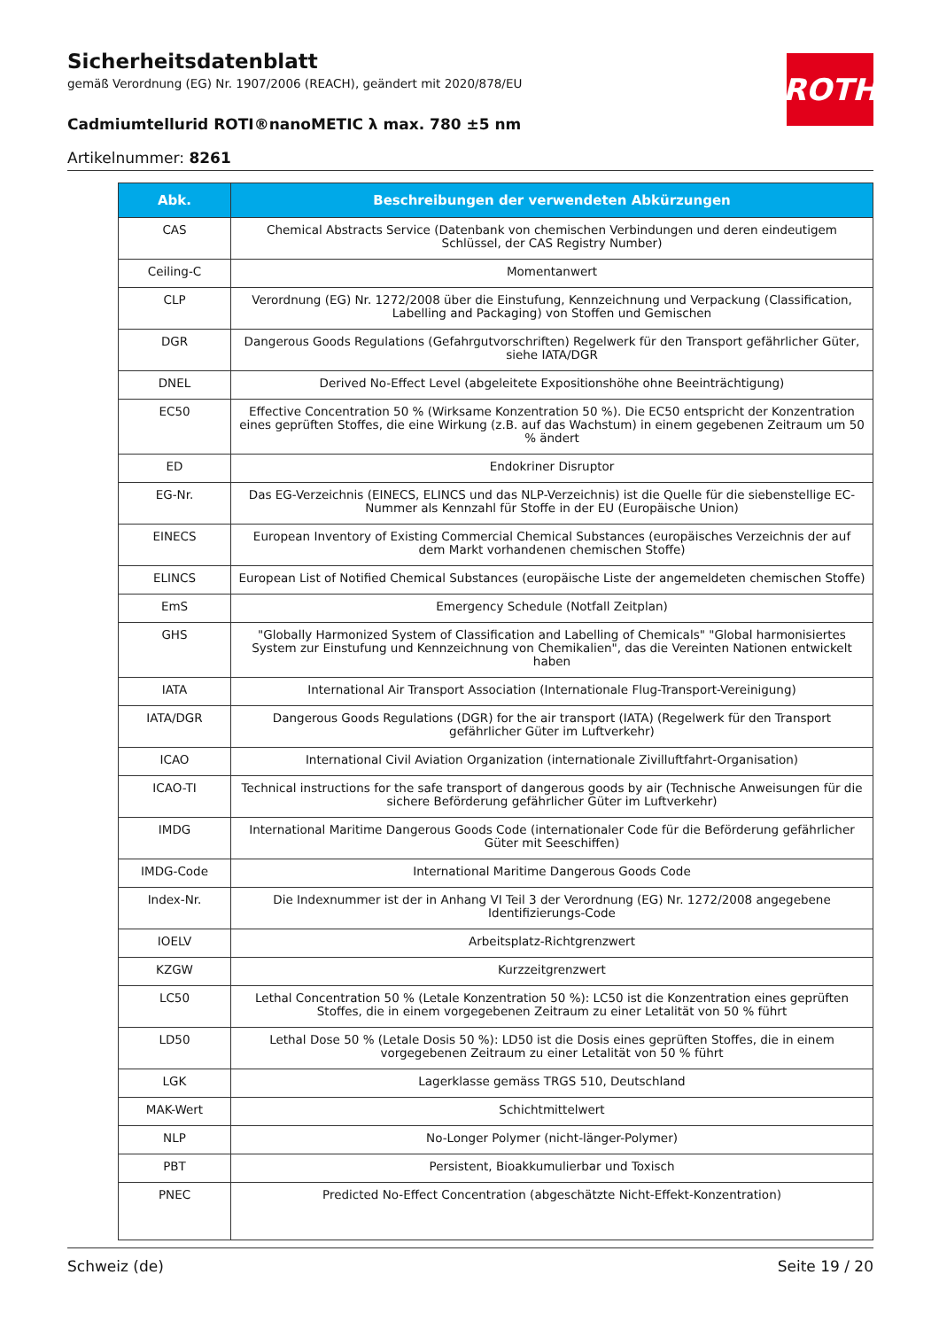Sicherheitsdatenblatt
gemäß Verordnung (EG) Nr. 1907/2006 (REACH), geändert mit 2020/878/EU
Cadmiumtellurid ROTI®nanoMETIC λ max. 780 ±5 nm
Artikelnummer: 8261
ROTH
| Abk. | Beschreibungen der verwendeten Abkürzungen |
| --- | --- |
| CAS | Chemical Abstracts Service (Datenbank von chemischen Verbindungen und deren eindeutigem Schlüssel, der CAS Registry Number) |
| Ceiling-C | Momentanwert |
| CLP | Verordnung (EG) Nr. 1272/2008 über die Einstufung, Kennzeichnung und Verpackung (Classification, Labelling and Packaging) von Stoffen und Gemischen |
| DGR | Dangerous Goods Regulations (Gefahrgutvorschriften) Regelwerk für den Transport gefährlicher Güter, siehe IATA/DGR |
| DNEL | Derived No-Effect Level (abgeleitete Expositionshöhe ohne Beeinträchtigung) |
| EC50 | Effective Concentration 50 % (Wirksame Konzentration 50 %). Die EC50 entspricht der Konzentration eines geprüften Stoffes, die eine Wirkung (z.B. auf das Wachstum) in einem gegebenen Zeitraum um 50 % ändert |
| ED | Endokriner Disruptor |
| EG-Nr. | Das EG-Verzeichnis (EINECS, ELINCS und das NLP-Verzeichnis) ist die Quelle für die siebenstellige EC-Nummer als Kennzahl für Stoffe in der EU (Europäische Union) |
| EINECS | European Inventory of Existing Commercial Chemical Substances (europäisches Verzeichnis der auf dem Markt vorhandenen chemischen Stoffe) |
| ELINCS | European List of Notified Chemical Substances (europäische Liste der angemeldeten chemischen Stoffe) |
| EmS | Emergency Schedule (Notfall Zeitplan) |
| GHS | "Globally Harmonized System of Classification and Labelling of Chemicals" "Global harmonisiertes System zur Einstufung und Kennzeichnung von Chemikalien", das die Vereinten Nationen entwickelt haben |
| IATA | International Air Transport Association (Internationale Flug-Transport-Vereinigung) |
| IATA/DGR | Dangerous Goods Regulations (DGR) for the air transport (IATA) (Regelwerk für den Transport gefährlicher Güter im Luftverkehr) |
| ICAO | International Civil Aviation Organization (internationale Zivilluftfahrt-Organisation) |
| ICAO-TI | Technical instructions for the safe transport of dangerous goods by air (Technische Anweisungen für die sichere Beförderung gefährlicher Güter im Luftverkehr) |
| IMDG | International Maritime Dangerous Goods Code (internationaler Code für die Beförderung gefährlicher Güter mit Seeschiffen) |
| IMDG-Code | International Maritime Dangerous Goods Code |
| Index-Nr. | Die Indexnummer ist der in Anhang VI Teil 3 der Verordnung (EG) Nr. 1272/2008 angegebene Identifizierungs-Code |
| IOELV | Arbeitsplatz-Richtgrenzwert |
| KZGW | Kurzzeitgrenzwert |
| LC50 | Lethal Concentration 50 % (Letale Konzentration 50 %): LC50 ist die Konzentration eines geprüften Stoffes, die in einem vorgegebenen Zeitraum zu einer Letalität von 50 % führt |
| LD50 | Lethal Dose 50 % (Letale Dosis 50 %): LD50 ist die Dosis eines geprüften Stoffes, die in einem vorgegebenen Zeitraum zu einer Letalität von 50 % führt |
| LGK | Lagerklasse gemäss TRGS 510, Deutschland |
| MAK-Wert | Schichtmittelwert |
| NLP | No-Longer Polymer (nicht-länger-Polymer) |
| PBT | Persistent, Bioakkumulierbar und Toxisch |
| PNEC | Predicted No-Effect Concentration (abgeschätzte Nicht-Effekt-Konzentration) |
Schweiz (de) Seite 19 / 20